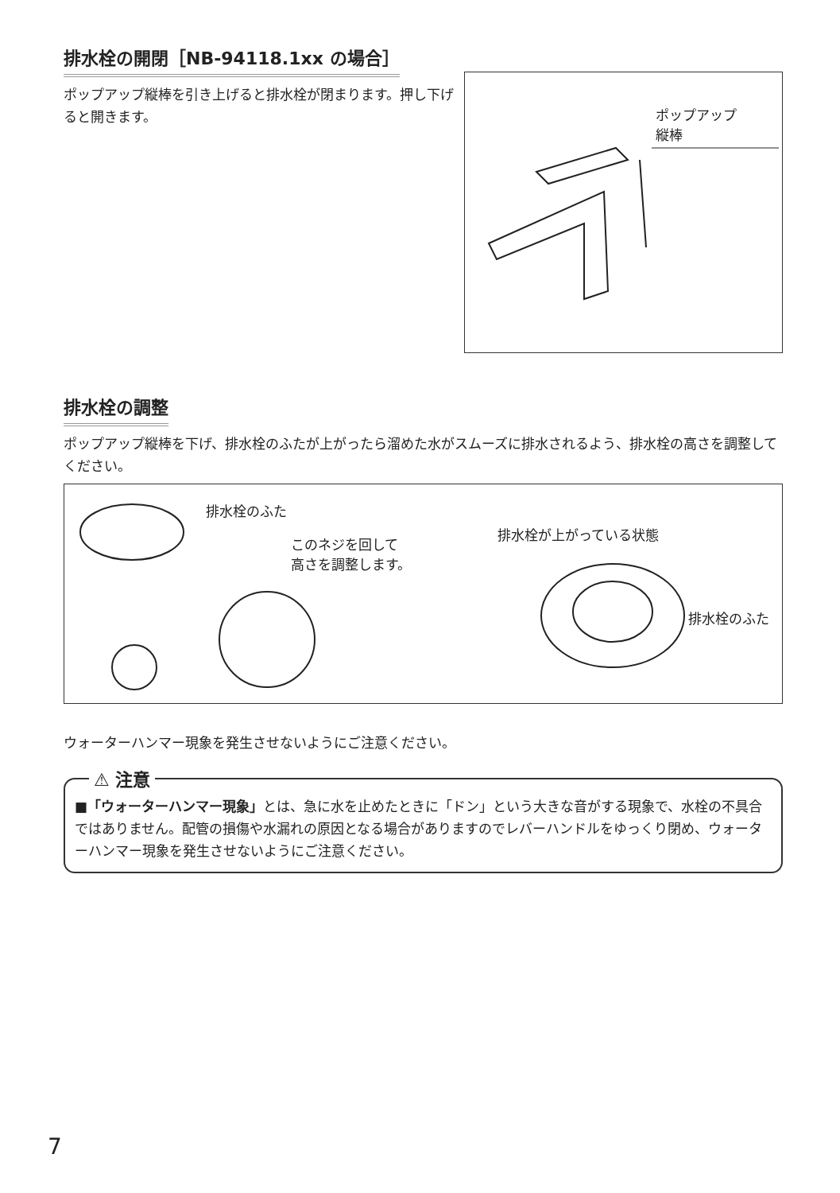排水栓の開閉［NB-94118.1xx の場合］
ポップアップ縦棒を引き上げると排水栓が閉まります。押し下げると開きます。
ポップアップ
縦棒
排水栓の調整
ポップアップ縦棒を下げ、排水栓のふたが上がったら溜めた水がスムーズに排水されるよう、排水栓の高さを調整してください。
排水栓のふた
このネジを回して
高さを調整します。
排水栓が上がっている状態
排水栓のふた
ウォーターハンマー現象を発生させないようにご注意ください。
⚠ 注意
■「ウォーターハンマー現象」とは、急に水を止めたときに「ドン」という大きな音がする現象で、水栓の不具合ではありません。配管の損傷や水漏れの原因となる場合がありますのでレバーハンドルをゆっくり閉め、ウォーターハンマー現象を発生させないようにご注意ください。
7